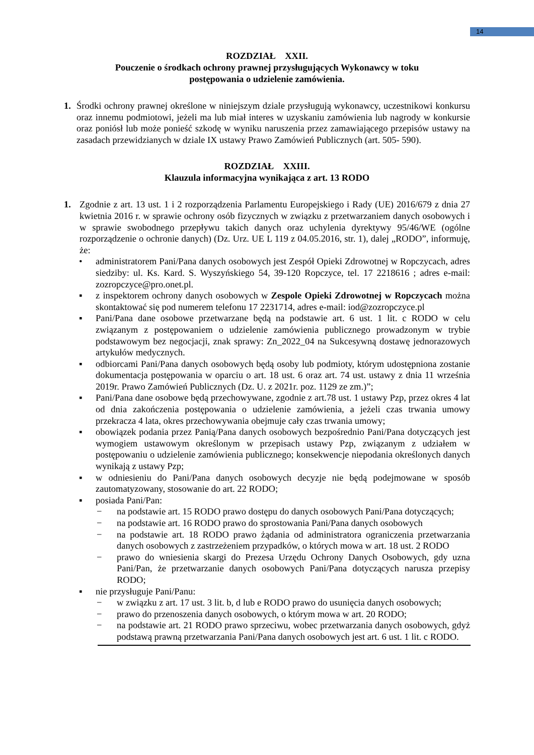14
ROZDZIAŁ XXII.
Pouczenie o środkach ochrony prawnej przysługujących Wykonawcy w toku
postępowania o udzielenie zamówienia.
1. Środki ochrony prawnej określone w niniejszym dziale przysługują wykonawcy, uczestnikowi konkursu oraz innemu podmiotowi, jeżeli ma lub miał interes w uzyskaniu zamówienia lub nagrody w konkursie oraz poniósł lub może ponieść szkodę w wyniku naruszenia przez zamawiającego przepisów ustawy na zasadach przewidzianych w dziale IX ustawy Prawo Zamówień Publicznych (art. 505- 590).
ROZDZIAŁ XXIII.
Klauzula informacyjna wynikająca z art. 13 RODO
1. Zgodnie z art. 13 ust. 1 i 2 rozporządzenia Parlamentu Europejskiego i Rady (UE) 2016/679 z dnia 27 kwietnia 2016 r. w sprawie ochrony osób fizycznych w związku z przetwarzaniem danych osobowych i w sprawie swobodnego przepływu takich danych oraz uchylenia dyrektywy 95/46/WE (ogólne rozporządzenie o ochronie danych) (Dz. Urz. UE L 119 z 04.05.2016, str. 1), dalej „RODO”, informuję, że:
• administratorem Pani/Pana danych osobowych jest Zespół Opieki Zdrowotnej w Ropczycach, adres siedziby: ul. Ks. Kard. S. Wyszyńskiego 54, 39-120 Ropczyce, tel. 17 2218616 ; adres e-mail: zozropczyce@pro.onet.pl.
▪ z inspektorem ochrony danych osobowych w Zespole Opieki Zdrowotnej w Ropczycach można skontaktować się pod numerem telefonu 17 2231714, adres e-mail: iod@zozropczyce.pl
▪ Pani/Pana dane osobowe przetwarzane będą na podstawie art. 6 ust. 1 lit. c RODO w celu związanym z postępowaniem o udzielenie zamówienia publicznego prowadzonym w trybie podstawowym bez negocjacji, znak sprawy: Zn_2022_04 na Sukcesywną dostawę jednorazowych artykułów medycznych.
▪ odbiorcami Pani/Pana danych osobowych będą osoby lub podmioty, którym udostępniona zostanie dokumentacja postępowania w oparciu o art. 18 ust. 6 oraz art. 74 ust. ustawy z dnia 11 września 2019r. Prawo Zamówień Publicznych (Dz. U. z 2021r. poz. 1129 ze zm.)”;
▪ Pani/Pana dane osobowe będą przechowywane, zgodnie z art.78 ust. 1 ustawy Pzp, przez okres 4 lat od dnia zakończenia postępowania o udzielenie zamówienia, a jeżeli czas trwania umowy przekracza 4 lata, okres przechowywania obejmuje cały czas trwania umowy;
▪ obowiązek podania przez Panią/Pana danych osobowych bezpośrednio Pani/Pana dotyczących jest wymogiem ustawowym określonym w przepisach ustawy Pzp, związanym z udziałem w postępowaniu o udzielenie zamówienia publicznego; konsekwencje niepodania określonych danych wynikają z ustawy Pzp;
▪ w odniesieniu do Pani/Pana danych osobowych decyzje nie będą podejmowane w sposób zautomatyzowany, stosowanie do art. 22 RODO;
▪ posiada Pani/Pan:
− na podstawie art. 15 RODO prawo dostępu do danych osobowych Pani/Pana dotyczących;
− na podstawie art. 16 RODO prawo do sprostowania Pani/Pana danych osobowych
− na podstawie art. 18 RODO prawo żądania od administratora ograniczenia przetwarzania danych osobowych z zastrzeżeniem przypadków, o których mowa w art. 18 ust. 2 RODO
− prawo do wniesienia skargi do Prezesa Urzędu Ochrony Danych Osobowych, gdy uzna Pani/Pan, że przetwarzanie danych osobowych Pani/Pana dotyczących narusza przepisy RODO;
▪ nie przysługuje Pani/Panu:
− w związku z art. 17 ust. 3 lit. b, d lub e RODO prawo do usunięcia danych osobowych;
− prawo do przenoszenia danych osobowych, o którym mowa w art. 20 RODO;
− na podstawie art. 21 RODO prawo sprzeciwu, wobec przetwarzania danych osobowych, gdyż podstawą prawną przetwarzania Pani/Pana danych osobowych jest art. 6 ust. 1 lit. c RODO.